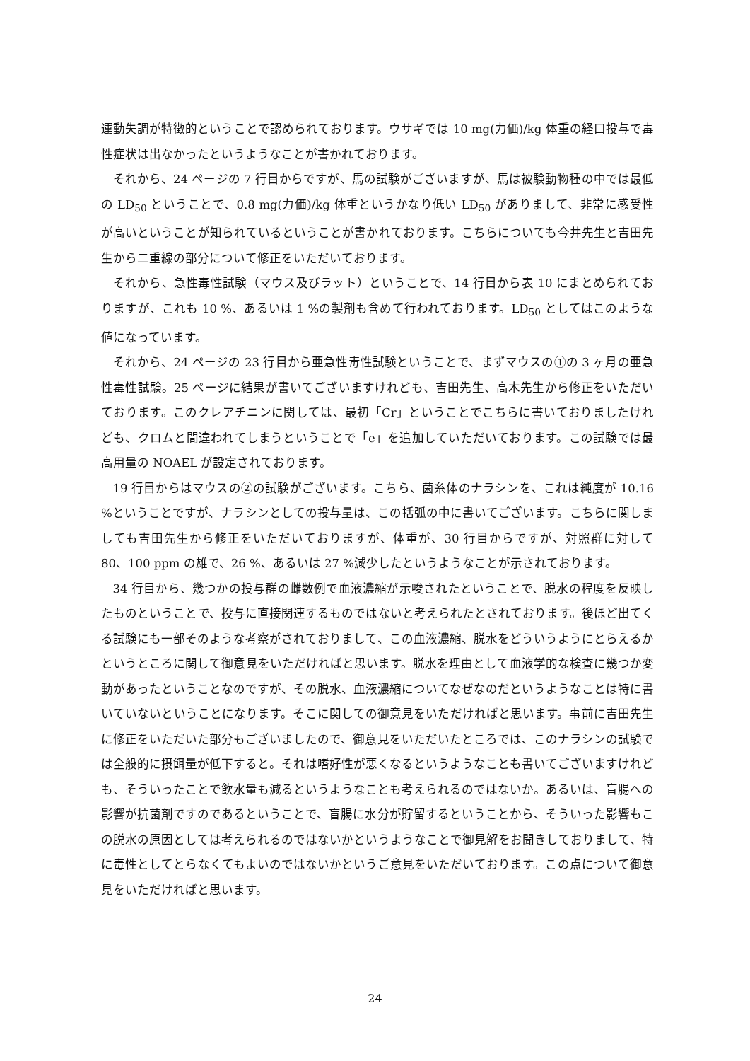運動失調が特徴的ということで認められております。ウサギでは 10 mg(力価)/kg 体重の経口投与で毒性症状は出なかったというようなことが書かれております。
それから、24 ページの 7 行目からですが、馬の試験がございますが、馬は被験動物種の中では最低の LD<sub>50</sub> ということで、0.8 mg(力価)/kg 体重というかなり低い LD<sub>50</sub> がありまして、非常に感受性が高いということが知られているということが書かれております。こちらについても今井先生と吉田先生から二重線の部分について修正をいただいております。
それから、急性毒性試験（マウス及びラット）ということで、14 行目から表 10 にまとめられておりますが、これも 10 %、あるいは 1 %の製剤も含めて行われております。LD<sub>50</sub> としてはこのような値になっています。
それから、24 ページの 23 行目から亜急性毒性試験ということで、まずマウスの①の 3 ヶ月の亜急性毒性試験。25 ページに結果が書いてございますけれども、吉田先生、高木先生から修正をいただいております。このクレアチニンに関しては、最初「Cr」ということでこちらに書いておりましたけれども、クロムと間違われてしまうということで「e」を追加していただいております。この試験では最高用量の NOAEL が設定されております。
19 行目からはマウスの②の試験がございます。こちら、菌糸体のナラシンを、これは純度が 10.16 %ということですが、ナラシンとしての投与量は、この括弧の中に書いてございます。こちらに関しましても吉田先生から修正をいただいておりますが、体重が、30 行目からですが、対照群に対して 80、100 ppm の雄で、26 %、あるいは 27 %減少したというようなことが示されております。
34 行目から、幾つかの投与群の雌数例で血液濃縮が示唆されたということで、脱水の程度を反映したものということで、投与に直接関連するものではないと考えられたとされております。後ほど出てくる試験にも一部そのような考察がされておりまして、この血液濃縮、脱水をどういうようにとらえるかというところに関して御意見をいただければと思います。脱水を理由として血液学的な検査に幾つか変動があったということなのですが、その脱水、血液濃縮についてなぜなのだというようなことは特に書いていないということになります。そこに関しての御意見をいただければと思います。事前に吉田先生に修正をいただいた部分もございましたので、御意見をいただいたところでは、このナラシンの試験では全般的に摂餌量が低下すると。それは嗜好性が悪くなるというようなことも書いてございますけれども、そういったことで飲水量も減るというようなことも考えられるのではないか。あるいは、盲腸への影響が抗菌剤ですのであるということで、盲腸に水分が貯留するということから、そういった影響もこの脱水の原因としては考えられるのではないかというようなことで御見解をお聞きしておりまして、特に毒性としてとらなくてもよいのではないかというご意見をいただいております。この点について御意見をいただければと思います。
24